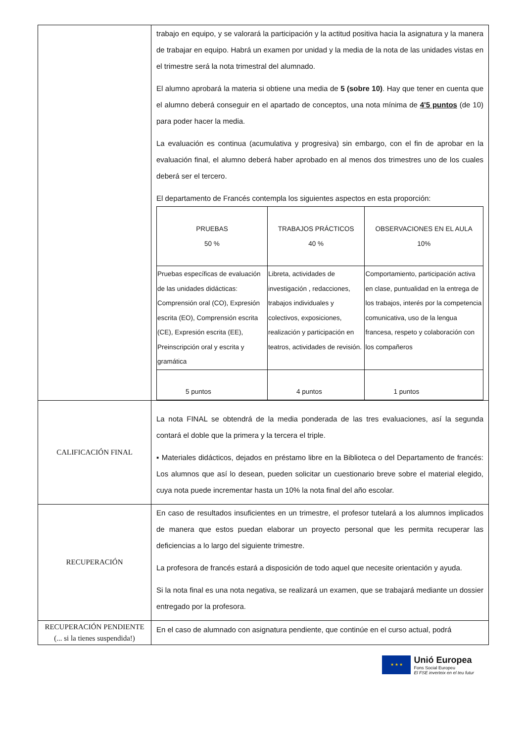| | trabajo en equipo, y se valorará la participación y la actitud positiva hacia la asignatura y la manera de trabajar en equipo. Habrá un examen por unidad y la media de la nota de las unidades vistas en el trimestre será la nota trimestral del alumnado. El alumno aprobará la materia si obtiene una media de 5 (sobre 10) . Hay que tener en cuenta que el alumno deberá conseguir en el apartado de conceptos, una nota mínima de 4'5 puntos (de 10) para poder hacer la media. La evaluación es continua (acumulativa y progresiva) sin embargo, con el fin de aprobar en la evaluación final, el alumno deberá haber aprobado en al menos dos trimestres uno de los cuales deberá ser el tercero. El departamento de Francés contempla los siguientes aspectos en esta proporción: / PRUEBAS 50 % / TRABAJOS PRÁCTICOS 40 % / OBSERVACIONES EN EL AULA 10% / / Pruebas específicas de evaluación de las unidades didácticas: Comprensión oral (CO), Expresión escrita (EO), Comprensión escrita (CE), Expresión escrita (EE), Preinscripción oral y escrita y gramática / Libreta, actividades de investigación , redacciones, trabajos individuales y colectivos, exposiciones, realización y participación en teatros, actividades de revisión. / Comportamiento, participación activa en clase, puntualidad en la entrega de los trabajos, interés por la competencia comunicativa, uso de la lengua francesa, respeto y colaboración con los compañeros / / 5 puntos / 4 puntos / 1 puntos / |
| CALIFICACIÓN FINAL | La nota FINAL se obtendrá de la media ponderada de las tres evaluaciones, así la segunda contará el doble que la primera y la tercera el triple. ▪ Materiales didácticos, dejados en préstamo libre en la Biblioteca o del Departamento de francés: Los alumnos que así lo desean, pueden solicitar un cuestionario breve sobre el material elegido, cuya nota puede incrementar hasta un 10% la nota final del año escolar. |
| RECUPERACIÓN | En caso de resultados insuficientes en un trimestre, el profesor tutelará a los alumnos implicados de manera que estos puedan elaborar un proyecto personal que les permita recuperar las deficiencias a lo largo del siguiente trimestre. La profesora de francés estará a disposición de todo aquel que necesite orientación y ayuda. Si la nota final es una nota negativa, se realizará un examen, que se trabajará mediante un dossier entregado por la profesora. |
| RECUPERACIÓN PENDIENTE (... si la tienes suspendida!) | En el caso de alumnado con asignatura pendiente, que continúe en el curso actual, podrá |
★ ★ ★
Unió Europea
Fons Social Europeu
El FSE inverteix en el teu futur